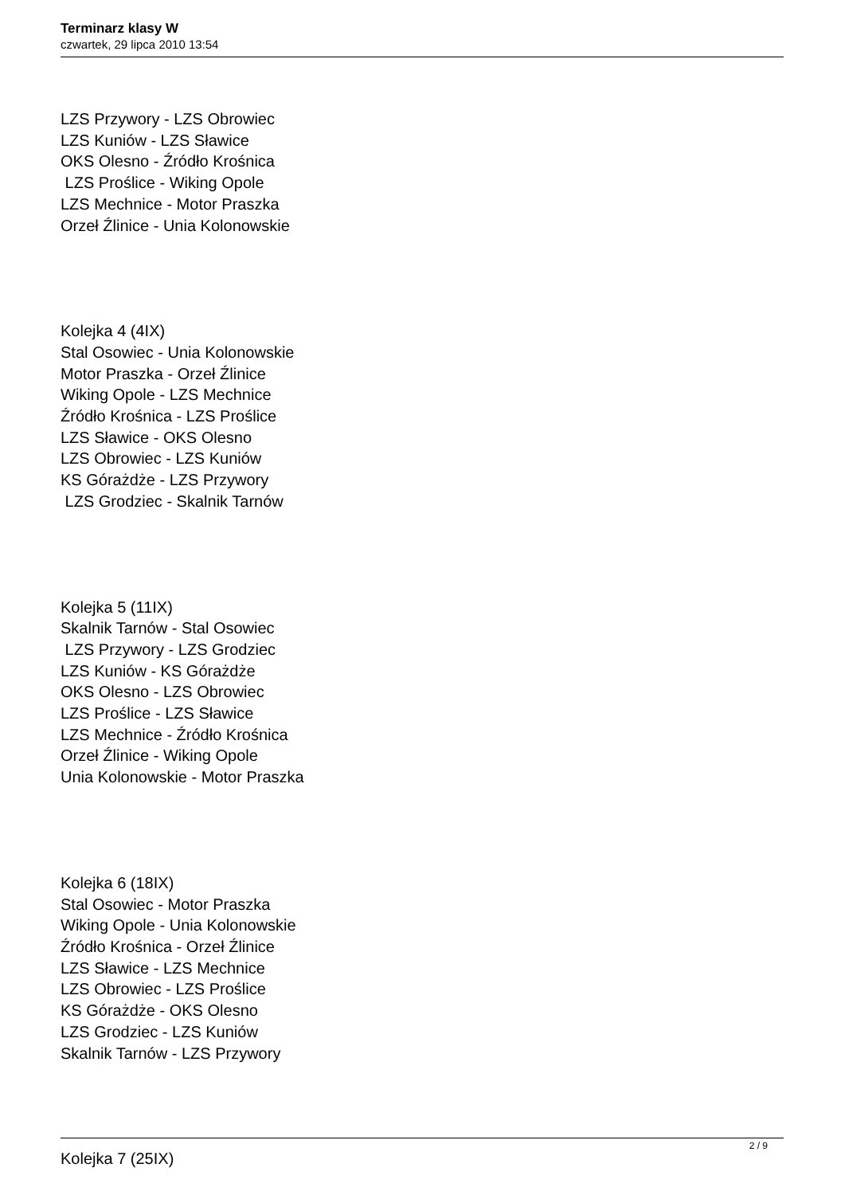Terminarz klasy W
czwartek, 29 lipca 2010 13:54
LZS Przywory - LZS Obrowiec
LZS Kuniów - LZS Sławice
OKS Olesno - Źródło Krośnica
LZS Proślice - Wiking Opole
LZS Mechnice - Motor Praszka
Orzeł Źlinice - Unia Kolonowskie
Kolejka 4 (4IX)
Stal Osowiec - Unia Kolonowskie
Motor Praszka - Orzeł Źlinice
Wiking Opole - LZS Mechnice
Źródło Krośnica - LZS Proślice
LZS Sławice - OKS Olesno
LZS Obrowiec - LZS Kuniów
KS Górażdże - LZS Przywory
LZS Grodziec - Skalnik Tarnów
Kolejka 5 (11IX)
Skalnik Tarnów - Stal Osowiec
LZS Przywory - LZS Grodziec
LZS Kuniów - KS Górażdże
OKS Olesno - LZS Obrowiec
LZS Proślice - LZS Sławice
LZS Mechnice - Źródło Krośnica
Orzeł Źlinice - Wiking Opole
Unia Kolonowskie - Motor Praszka
Kolejka 6 (18IX)
Stal Osowiec - Motor Praszka
Wiking Opole - Unia Kolonowskie
Źródło Krośnica - Orzeł Źlinice
LZS Sławice - LZS Mechnice
LZS Obrowiec - LZS Proślice
KS Górażdże - OKS Olesno
LZS Grodziec - LZS Kuniów
Skalnik Tarnów - LZS Przywory
Kolejka 7 (25IX)
2 / 9